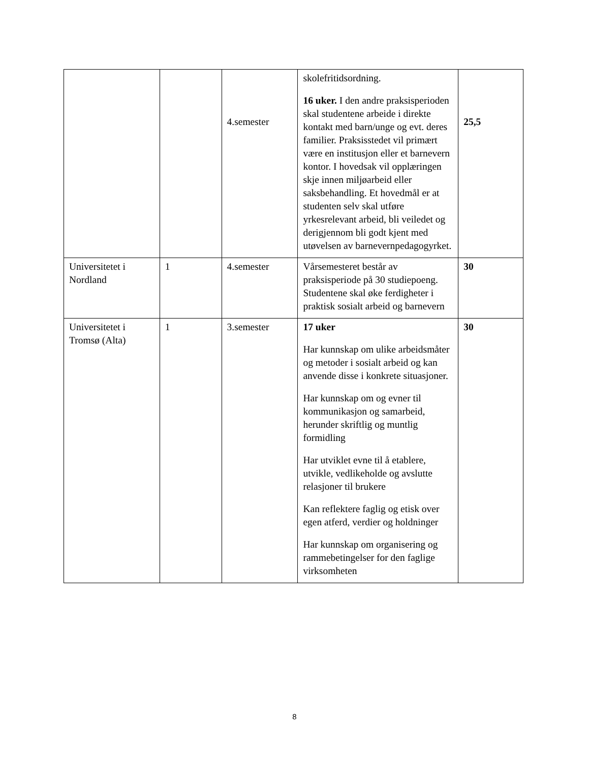| | | 4.semester | skolefritidsordning. 16 uker. I den andre praksisperioden skal studentene arbeide i direkte kontakt med barn/unge og evt. deres familier. Praksisstedet vil primært være en institusjon eller et barnevern kontor. I hovedsak vil opplæringen skje innen miljøarbeid eller saksbehandling. Et hovedmål er at studenten selv skal utføre yrkesrelevant arbeid, bli veiledet og derigjennom bli godt kjent med utøvelsen av barnevernpedagogyrket. | 25,5 |
| Universitetet i Nordland | 1 | 4.semester | Vårsemesteret består av praksisperiode på 30 studiepoeng. Studentene skal øke ferdigheter i praktisk sosialt arbeid og barnevern | 30 |
| Universitetet i Tromsø (Alta) | 1 | 3.semester | 17 uker Har kunnskap om ulike arbeidsmåter og metoder i sosialt arbeid og kan anvende disse i konkrete situasjoner. Har kunnskap om og evner til kommunikasjon og samarbeid, herunder skriftlig og muntlig formidling Har utviklet evne til å etablere, utvikle, vedlikeholde og avslutte relasjoner til brukere Kan reflektere faglig og etisk over egen atferd, verdier og holdninger Har kunnskap om organisering og rammebetingelser for den faglige virksomheten | 30 |
8